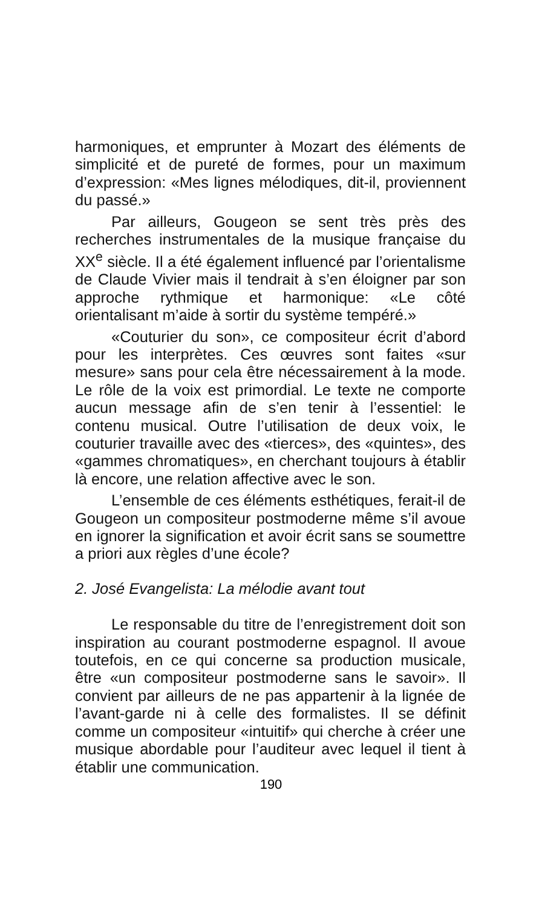harmoniques, et emprunter à Mozart des éléments de simplicité et de pureté de formes, pour un maximum d’expression: «Mes lignes mélodiques, dit-il, proviennent du passé.»
Par ailleurs, Gougeon se sent très près des recherches instrumentales de la musique française du XX<sup>e</sup> siècle. Il a été également influencé par l’orientalisme de Claude Vivier mais il tendrait à s’en éloigner par son approche rythmique et harmonique: «Le côté orientalisant m’aide à sortir du système tempéré.»
«Couturier du son», ce compositeur écrit d’abord pour les interprètes. Ces œuvres sont faites «sur mesure» sans pour cela être nécessairement à la mode. Le rôle de la voix est primordial. Le texte ne comporte aucun message afin de s’en tenir à l’essentiel: le contenu musical. Outre l’utilisation de deux voix, le couturier travaille avec des «tierces», des «quintes», des «gammes chromatiques», en cherchant toujours à établir là encore, une relation affective avec le son.
L’ensemble de ces éléments esthétiques, ferait-il de Gougeon un compositeur postmoderne même s’il avoue en ignorer la signification et avoir écrit sans se soumettre a priori aux règles d’une école?
2. José Evangelista: La mélodie avant tout
Le responsable du titre de l’enregistrement doit son inspiration au courant postmoderne espagnol. Il avoue toutefois, en ce qui concerne sa production musicale, être «un compositeur postmoderne sans le savoir». Il convient par ailleurs de ne pas appartenir à la lignée de l’avant-garde ni à celle des formalistes. Il se définit comme un compositeur «intuitif» qui cherche à créer une musique abordable pour l’auditeur avec lequel il tient à établir une communication.
190